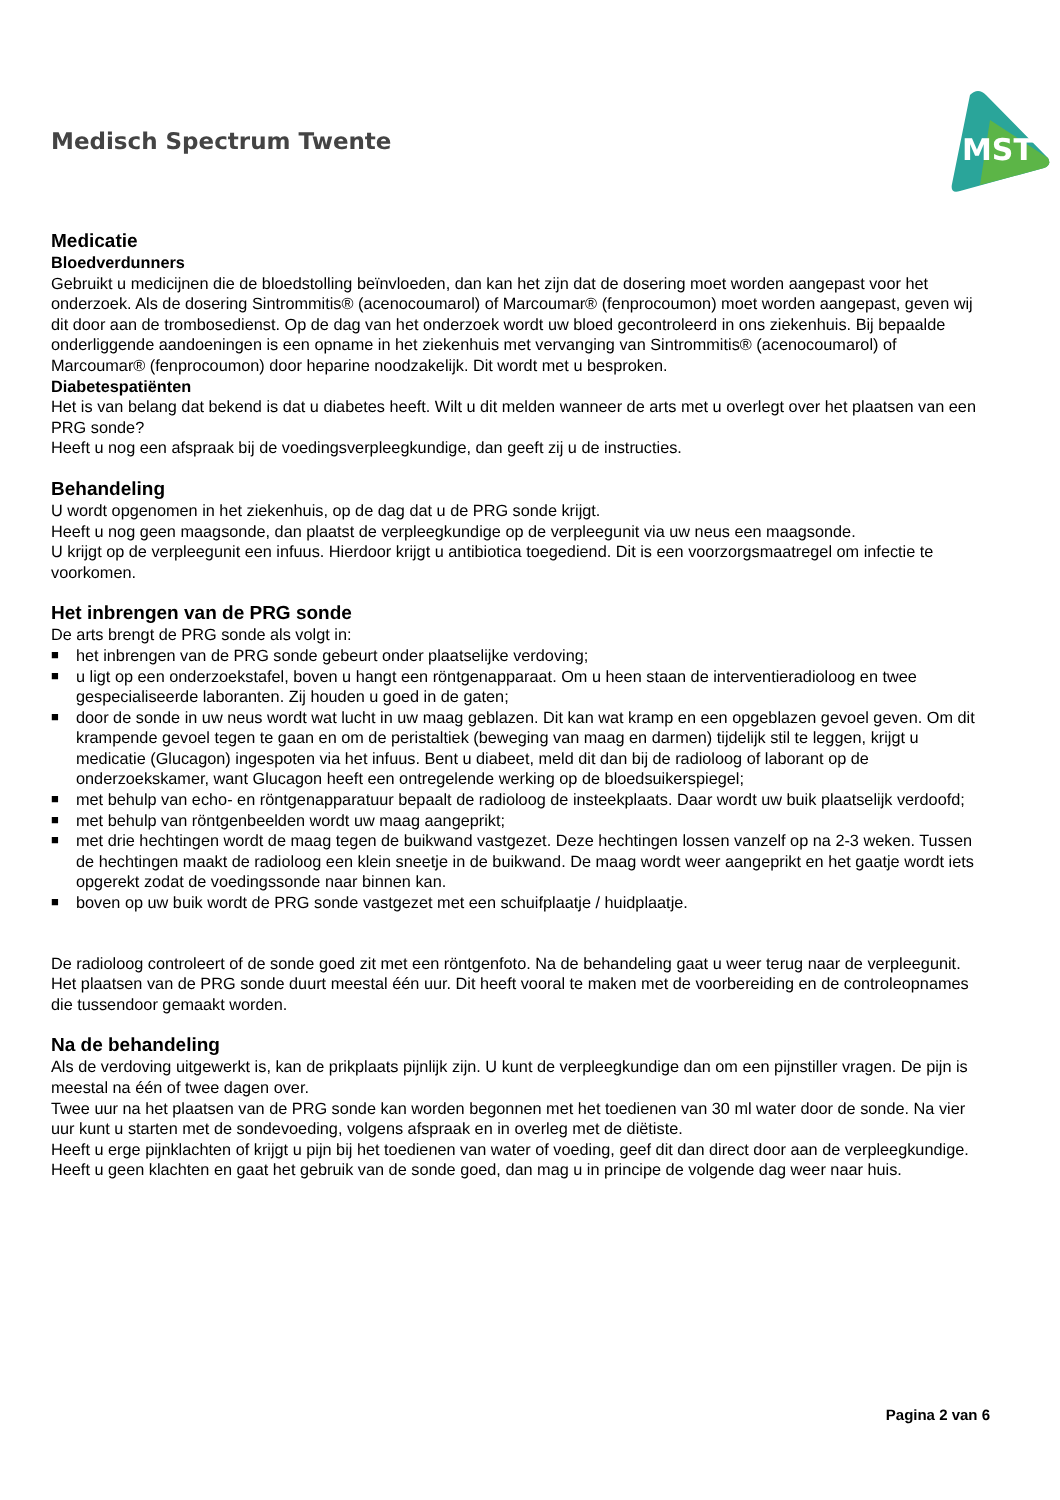Medisch Spectrum Twente
MST
Medicatie
Bloedverdunners
Gebruikt u medicijnen die de bloedstolling beïnvloeden, dan kan het zijn dat de dosering moet worden aangepast voor het onderzoek. Als de dosering Sintrommitis® (acenocoumarol) of Marcoumar® (fenprocoumon) moet worden aangepast, geven wij dit door aan de trombosedienst. Op de dag van het onderzoek wordt uw bloed gecontroleerd in ons ziekenhuis. Bij bepaalde onderliggende aandoeningen is een opname in het ziekenhuis met vervanging van Sintrommitis® (acenocoumarol) of Marcoumar® (fenprocoumon) door heparine noodzakelijk. Dit wordt met u besproken.
Diabetespatiënten
Het is van belang dat bekend is dat u diabetes heeft. Wilt u dit melden wanneer de arts met u overlegt over het plaatsen van een PRG sonde?
Heeft u nog een afspraak bij de voedingsverpleegkundige, dan geeft zij u de instructies.
Behandeling
U wordt opgenomen in het ziekenhuis, op de dag dat u de PRG sonde krijgt.
Heeft u nog geen maagsonde, dan plaatst de verpleegkundige op de verpleegunit via uw neus een maagsonde.
U krijgt op de verpleegunit een infuus. Hierdoor krijgt u antibiotica toegediend. Dit is een voorzorgsmaatregel om infectie te voorkomen.
Het inbrengen van de PRG sonde
De arts brengt de PRG sonde als volgt in:
■ het inbrengen van de PRG sonde gebeurt onder plaatselijke verdoving;
■ u ligt op een onderzoekstafel, boven u hangt een röntgenapparaat. Om u heen staan de interventieradioloog en twee gespecialiseerde laboranten. Zij houden u goed in de gaten;
■ door de sonde in uw neus wordt wat lucht in uw maag geblazen. Dit kan wat kramp en een opgeblazen gevoel geven. Om dit krampende gevoel tegen te gaan en om de peristaltiek (beweging van maag en darmen) tijdelijk stil te leggen, krijgt u medicatie (Glucagon) ingespoten via het infuus. Bent u diabeet, meld dit dan bij de radioloog of laborant op de onderzoekskamer, want Glucagon heeft een ontregelende werking op de bloedsuikerspiegel;
■ met behulp van echo- en röntgenapparatuur bepaalt de radioloog de insteekplaats. Daar wordt uw buik plaatselijk verdoofd;
■ met behulp van röntgenbeelden wordt uw maag aangeprikt;
■ met drie hechtingen wordt de maag tegen de buikwand vastgezet. Deze hechtingen lossen vanzelf op na 2-3 weken. Tussen de hechtingen maakt de radioloog een klein sneetje in de buikwand. De maag wordt weer aangeprikt en het gaatje wordt iets opgerekt zodat de voedingssonde naar binnen kan.
■ boven op uw buik wordt de PRG sonde vastgezet met een schuifplaatje / huidplaatje.
De radioloog controleert of de sonde goed zit met een röntgenfoto. Na de behandeling gaat u weer terug naar de verpleegunit.
Het plaatsen van de PRG sonde duurt meestal één uur. Dit heeft vooral te maken met de voorbereiding en de controleopnames die tussendoor gemaakt worden.
Na de behandeling
Als de verdoving uitgewerkt is, kan de prikplaats pijnlijk zijn. U kunt de verpleegkundige dan om een pijnstiller vragen. De pijn is meestal na één of twee dagen over.
Twee uur na het plaatsen van de PRG sonde kan worden begonnen met het toedienen van 30 ml water door de sonde. Na vier uur kunt u starten met de sondevoeding, volgens afspraak en in overleg met de diëtiste.
Heeft u erge pijnklachten of krijgt u pijn bij het toedienen van water of voeding, geef dit dan direct door aan de verpleegkundige.
Heeft u geen klachten en gaat het gebruik van de sonde goed, dan mag u in principe de volgende dag weer naar huis.
Pagina 2 van 6